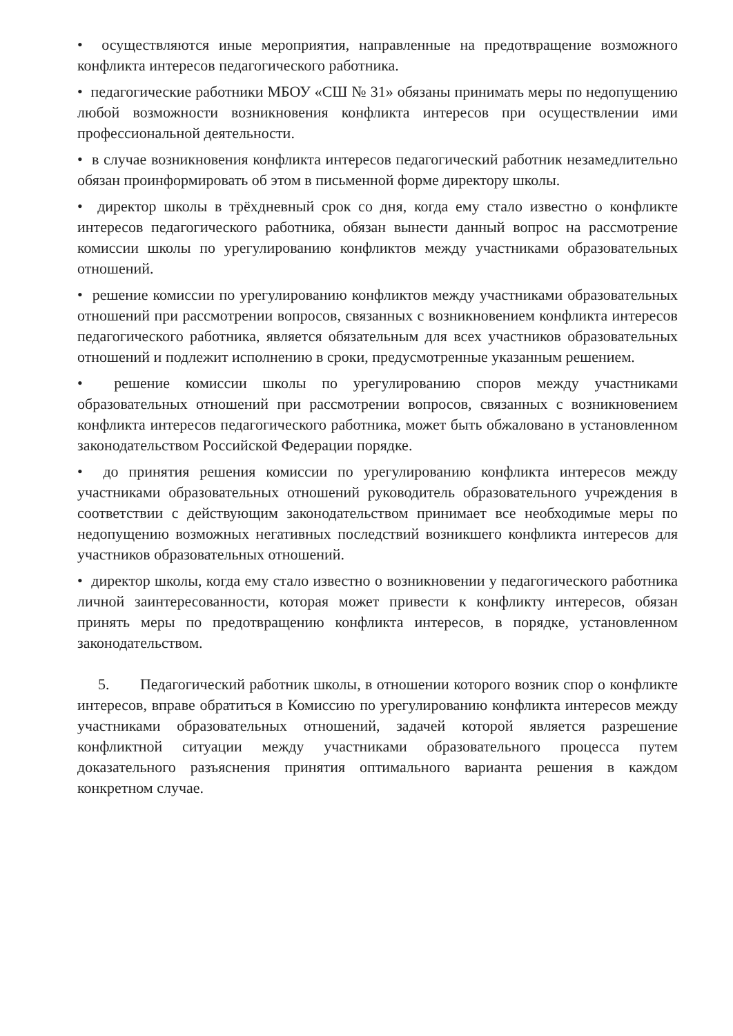• осуществляются иные мероприятия, направленные на предотвращение возможного конфликта интересов педагогического работника.
• педагогические работники МБОУ «СШ № 31» обязаны принимать меры по недопущению любой возможности возникновения конфликта интересов при осуществлении ими профессиональной деятельности.
• в случае возникновения конфликта интересов педагогический работник незамедлительно обязан проинформировать об этом в письменной форме директору школы.
• директор школы в трёхдневный срок со дня, когда ему стало известно о конфликте интересов педагогического работника, обязан вынести данный вопрос на рассмотрение комиссии школы по урегулированию конфликтов между участниками образовательных отношений.
• решение комиссии по урегулированию конфликтов между участниками образовательных отношений при рассмотрении вопросов, связанных с возникновением конфликта интересов педагогического работника, является обязательным для всех участников образовательных отношений и подлежит исполнению в сроки, предусмотренные указанным решением.
• решение комиссии школы по урегулированию споров между участниками образовательных отношений при рассмотрении вопросов, связанных с возникновением конфликта интересов педагогического работника, может быть обжаловано в установленном законодательством Российской Федерации порядке.
• до принятия решения комиссии по урегулированию конфликта интересов между участниками образовательных отношений руководитель образовательного учреждения в соответствии с действующим законодательством принимает все необходимые меры по недопущению возможных негативных последствий возникшего конфликта интересов для участников образовательных отношений.
• директор школы, когда ему стало известно о возникновении у педагогического работника личной заинтересованности, которая может привести к конфликту интересов, обязан принять меры по предотвращению конфликта интересов, в порядке, установленном законодательством.
5. Педагогический работник школы, в отношении которого возник спор о конфликте интересов, вправе обратиться в Комиссию по урегулированию конфликта интересов между участниками образовательных отношений, задачей которой является разрешение конфликтной ситуации между участниками образовательного процесса путем доказательного разъяснения принятия оптимального варианта решения в каждом конкретном случае.